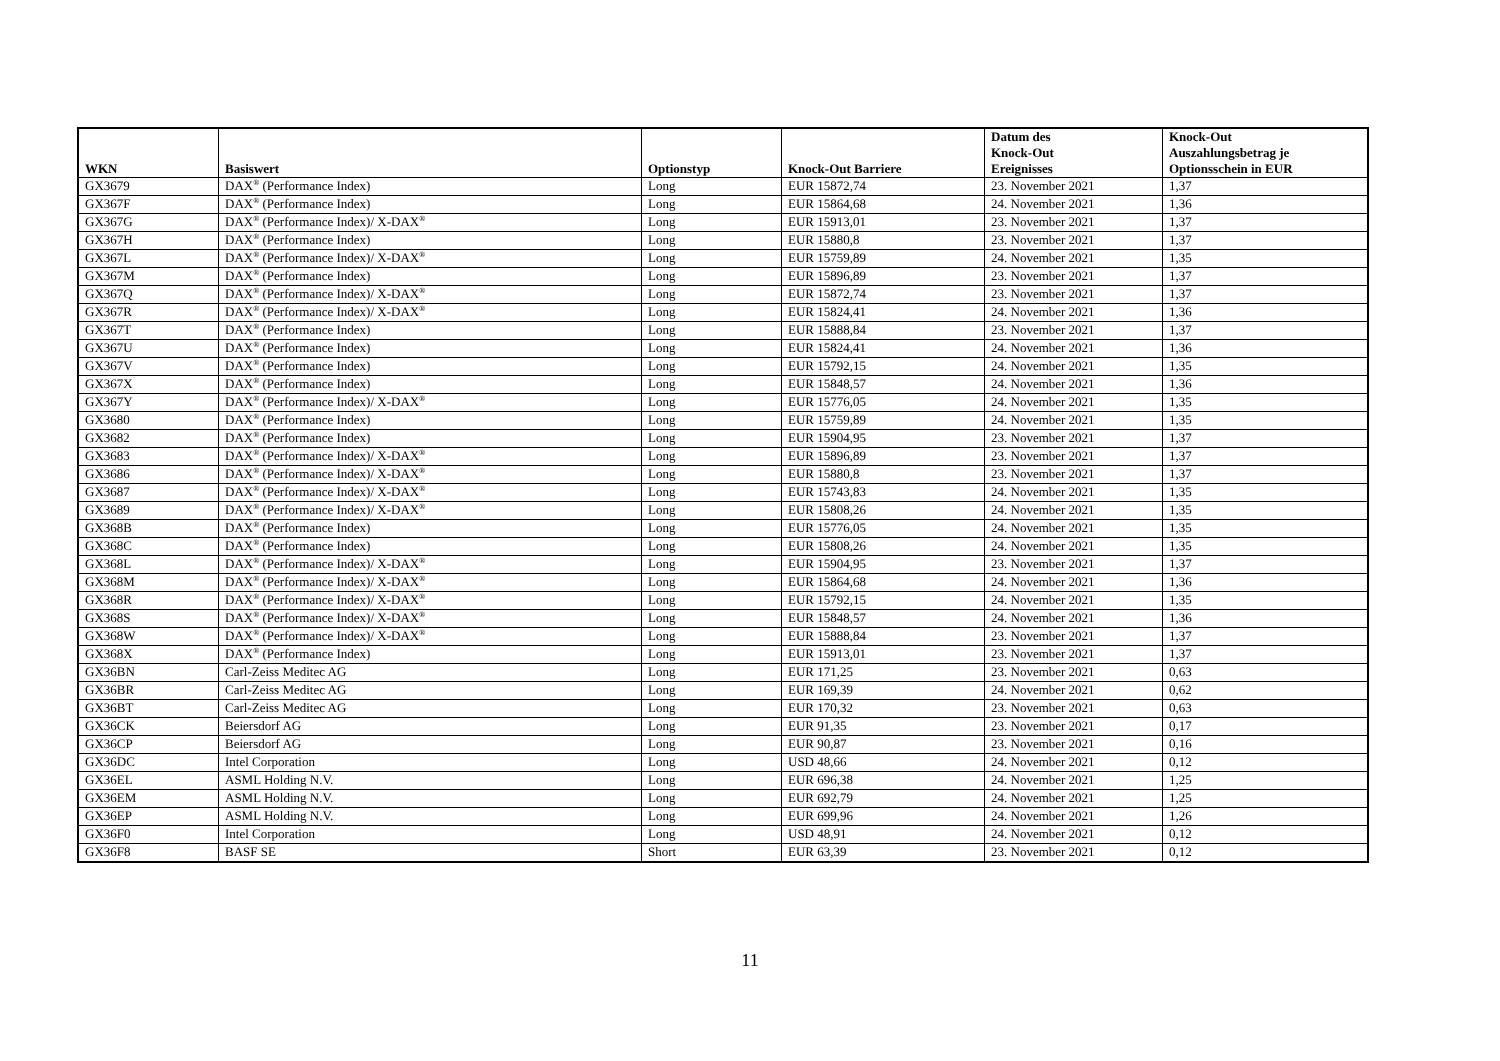| WKN | Basiswert | Optionstyp | Knock-Out Barriere | Datum des Knock-Out Ereignisses | Knock-Out Auszahlungsbetrag je Optionsschein in EUR |
| --- | --- | --- | --- | --- | --- |
| GX3679 | DAX<sup>®</sup> (Performance Index) | Long | EUR 15872,74 | 23. November 2021 | 1,37 |
| GX367F | DAX<sup>®</sup> (Performance Index) | Long | EUR 15864,68 | 24. November 2021 | 1,36 |
| GX367G | DAX<sup>®</sup> (Performance Index)/ X-DAX<sup>®</sup> | Long | EUR 15913,01 | 23. November 2021 | 1,37 |
| GX367H | DAX<sup>®</sup> (Performance Index) | Long | EUR 15880,8 | 23. November 2021 | 1,37 |
| GX367L | DAX<sup>®</sup> (Performance Index)/ X-DAX<sup>®</sup> | Long | EUR 15759,89 | 24. November 2021 | 1,35 |
| GX367M | DAX<sup>®</sup> (Performance Index) | Long | EUR 15896,89 | 23. November 2021 | 1,37 |
| GX367Q | DAX<sup>®</sup> (Performance Index)/ X-DAX<sup>®</sup> | Long | EUR 15872,74 | 23. November 2021 | 1,37 |
| GX367R | DAX<sup>®</sup> (Performance Index)/ X-DAX<sup>®</sup> | Long | EUR 15824,41 | 24. November 2021 | 1,36 |
| GX367T | DAX<sup>®</sup> (Performance Index) | Long | EUR 15888,84 | 23. November 2021 | 1,37 |
| GX367U | DAX<sup>®</sup> (Performance Index) | Long | EUR 15824,41 | 24. November 2021 | 1,36 |
| GX367V | DAX<sup>®</sup> (Performance Index) | Long | EUR 15792,15 | 24. November 2021 | 1,35 |
| GX367X | DAX<sup>®</sup> (Performance Index) | Long | EUR 15848,57 | 24. November 2021 | 1,36 |
| GX367Y | DAX<sup>®</sup> (Performance Index)/ X-DAX<sup>®</sup> | Long | EUR 15776,05 | 24. November 2021 | 1,35 |
| GX3680 | DAX<sup>®</sup> (Performance Index) | Long | EUR 15759,89 | 24. November 2021 | 1,35 |
| GX3682 | DAX<sup>®</sup> (Performance Index) | Long | EUR 15904,95 | 23. November 2021 | 1,37 |
| GX3683 | DAX<sup>®</sup> (Performance Index)/ X-DAX<sup>®</sup> | Long | EUR 15896,89 | 23. November 2021 | 1,37 |
| GX3686 | DAX<sup>®</sup> (Performance Index)/ X-DAX<sup>®</sup> | Long | EUR 15880,8 | 23. November 2021 | 1,37 |
| GX3687 | DAX<sup>®</sup> (Performance Index)/ X-DAX<sup>®</sup> | Long | EUR 15743,83 | 24. November 2021 | 1,35 |
| GX3689 | DAX<sup>®</sup> (Performance Index)/ X-DAX<sup>®</sup> | Long | EUR 15808,26 | 24. November 2021 | 1,35 |
| GX368B | DAX<sup>®</sup> (Performance Index) | Long | EUR 15776,05 | 24. November 2021 | 1,35 |
| GX368C | DAX<sup>®</sup> (Performance Index) | Long | EUR 15808,26 | 24. November 2021 | 1,35 |
| GX368L | DAX<sup>®</sup> (Performance Index)/ X-DAX<sup>®</sup> | Long | EUR 15904,95 | 23. November 2021 | 1,37 |
| GX368M | DAX<sup>®</sup> (Performance Index)/ X-DAX<sup>®</sup> | Long | EUR 15864,68 | 24. November 2021 | 1,36 |
| GX368R | DAX<sup>®</sup> (Performance Index)/ X-DAX<sup>®</sup> | Long | EUR 15792,15 | 24. November 2021 | 1,35 |
| GX368S | DAX<sup>®</sup> (Performance Index)/ X-DAX<sup>®</sup> | Long | EUR 15848,57 | 24. November 2021 | 1,36 |
| GX368W | DAX<sup>®</sup> (Performance Index)/ X-DAX<sup>®</sup> | Long | EUR 15888,84 | 23. November 2021 | 1,37 |
| GX368X | DAX<sup>®</sup> (Performance Index) | Long | EUR 15913,01 | 23. November 2021 | 1,37 |
| GX36BN | Carl-Zeiss Meditec AG | Long | EUR 171,25 | 23. November 2021 | 0,63 |
| GX36BR | Carl-Zeiss Meditec AG | Long | EUR 169,39 | 24. November 2021 | 0,62 |
| GX36BT | Carl-Zeiss Meditec AG | Long | EUR 170,32 | 23. November 2021 | 0,63 |
| GX36CK | Beiersdorf AG | Long | EUR 91,35 | 23. November 2021 | 0,17 |
| GX36CP | Beiersdorf AG | Long | EUR 90,87 | 23. November 2021 | 0,16 |
| GX36DC | Intel Corporation | Long | USD 48,66 | 24. November 2021 | 0,12 |
| GX36EL | ASML Holding N.V. | Long | EUR 696,38 | 24. November 2021 | 1,25 |
| GX36EM | ASML Holding N.V. | Long | EUR 692,79 | 24. November 2021 | 1,25 |
| GX36EP | ASML Holding N.V. | Long | EUR 699,96 | 24. November 2021 | 1,26 |
| GX36F0 | Intel Corporation | Long | USD 48,91 | 24. November 2021 | 0,12 |
| GX36F8 | BASF SE | Short | EUR 63,39 | 23. November 2021 | 0,12 |
11